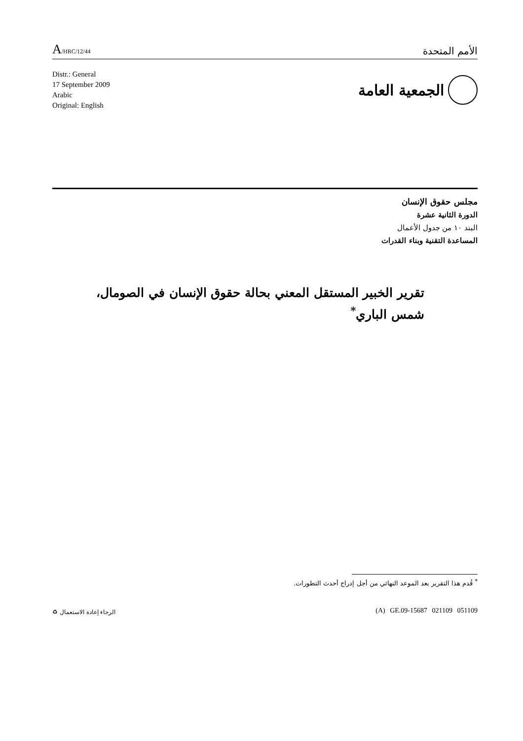A/HRC/12/44
الأمم المتحدة
Distr.: General
17 September 2009
Arabic
Original: English
الجمعية العامة
مجلس حقوق الإنسان
الدورة الثانية عشرة
البند ١٠ من جدول الأعمال
المساعدة التقنية وبناء القدرات
تقرير الخبير المستقل المعني بحالة حقوق الإنسان في الصومال،
شمس الباري<sup>*</sup>
<sup>*</sup> قُدم هذا التقرير بعد الموعد النهائي من أجل إدراج أحدث التطورات.
(A) GE.09-15687 021109 051109 الرجاء إعادة الاستعمال ♻